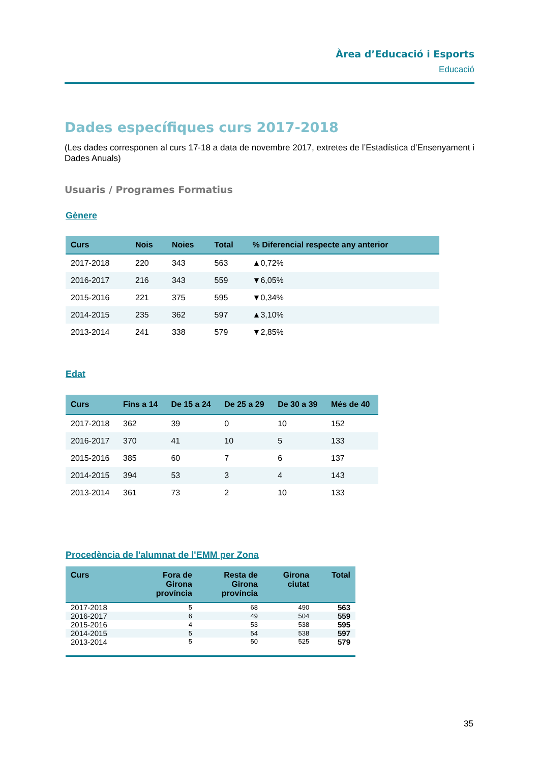Àrea d’Educació i Esports
Educació
Dades específiques curs 2017-2018
(Les dades corresponen al curs 17-18 a data de novembre 2017, extretes de l’Estadística d’Ensenyament i Dades Anuals)
Usuaris / Programes Formatius
Gènere
| Curs | Nois | Noies | Total | % Diferencial respecte any anterior |
| --- | --- | --- | --- | --- |
| 2017-2018 | 220 | 343 | 563 | ▲0,72% |
| 2016-2017 | 216 | 343 | 559 | ▼6,05% |
| 2015-2016 | 221 | 375 | 595 | ▼0,34% |
| 2014-2015 | 235 | 362 | 597 | ▲3,10% |
| 2013-2014 | 241 | 338 | 579 | ▼2,85% |
Edat
| Curs | Fins a 14 | De 15 a 24 | De 25 a 29 | De 30 a 39 | Més de 40 |
| --- | --- | --- | --- | --- | --- |
| 2017-2018 | 362 | 39 | 0 | 10 | 152 |
| 2016-2017 | 370 | 41 | 10 | 5 | 133 |
| 2015-2016 | 385 | 60 | 7 | 6 | 137 |
| 2014-2015 | 394 | 53 | 3 | 4 | 143 |
| 2013-2014 | 361 | 73 | 2 | 10 | 133 |
Procedència de l'alumnat de l'EMM per Zona
| Curs | Fora de Girona província | Resta de Girona província | Girona ciutat | Total |
| --- | --- | --- | --- | --- |
| 2017-2018 | 5 | 68 | 490 | 563 |
| 2016-2017 | 6 | 49 | 504 | 559 |
| 2015-2016 | 4 | 53 | 538 | 595 |
| 2014-2015 | 5 | 54 | 538 | 597 |
| 2013-2014 | 5 | 50 | 525 | 579 |
35